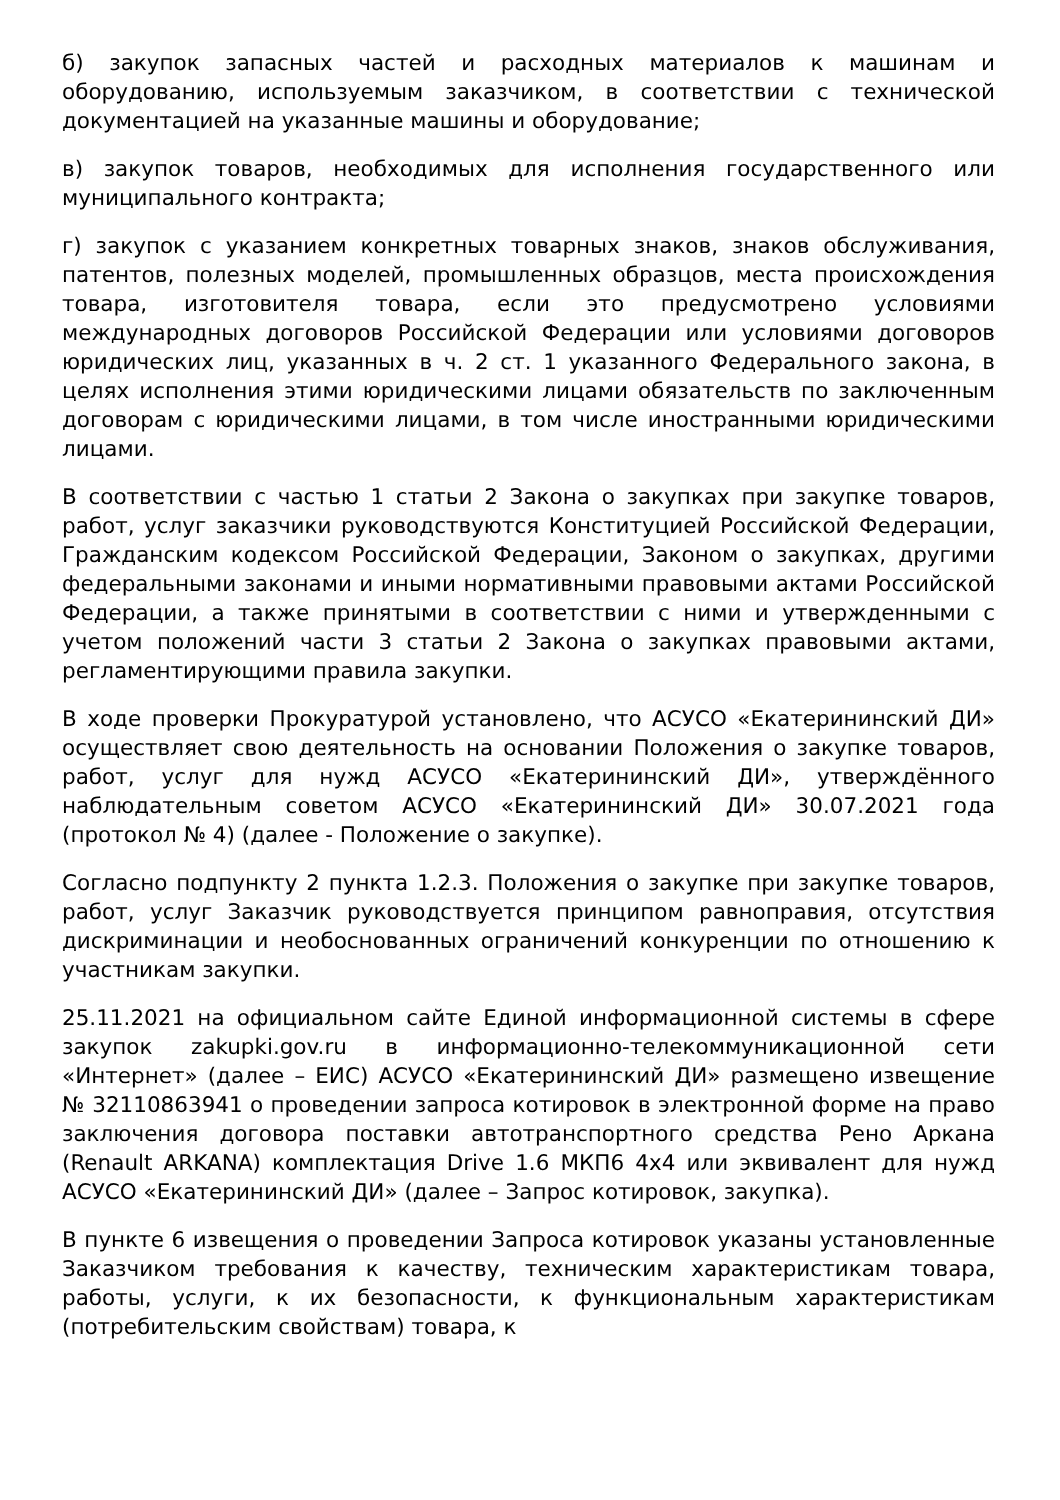б) закупок запасных частей и расходных материалов к машинам и оборудованию, используемым заказчиком, в соответствии с технической документацией на указанные машины и оборудование;
в) закупок товаров, необходимых для исполнения государственного или муниципального контракта;
г) закупок с указанием конкретных товарных знаков, знаков обслуживания, патентов, полезных моделей, промышленных образцов, места происхождения товара, изготовителя товара, если это предусмотрено условиями международных договоров Российской Федерации или условиями договоров юридических лиц, указанных в ч. 2 ст. 1 указанного Федерального закона, в целях исполнения этими юридическими лицами обязательств по заключенным договорам с юридическими лицами, в том числе иностранными юридическими лицами.
В соответствии с частью 1 статьи 2 Закона о закупках при закупке товаров, работ, услуг заказчики руководствуются Конституцией Российской Федерации, Гражданским кодексом Российской Федерации, Законом о закупках, другими федеральными законами и иными нормативными правовыми актами Российской Федерации, а также принятыми в соответствии с ними и утвержденными с учетом положений части 3 статьи 2 Закона о закупках правовыми актами, регламентирующими правила закупки.
В ходе проверки Прокуратурой установлено, что АСУСО «Екатерининский ДИ» осуществляет свою деятельность на основании Положения о закупке товаров, работ, услуг для нужд АСУСО «Екатерининский ДИ», утверждённого наблюдательным советом АСУСО «Екатерининский ДИ» 30.07.2021 года (протокол № 4) (далее - Положение о закупке).
Согласно подпункту 2 пункта 1.2.3. Положения о закупке при закупке товаров, работ, услуг Заказчик руководствуется принципом равноправия, отсутствия дискриминации и необоснованных ограничений конкуренции по отношению к участникам закупки.
25.11.2021 на официальном сайте Единой информационной системы в сфере закупок zakupki.gov.ru в информационно-телекоммуникационной сети «Интернет» (далее – ЕИС) АСУСО «Екатерининский ДИ» размещено извещение № 32110863941 о проведении запроса котировок в электронной форме на право заключения договора поставки автотранспортного средства Рено Аркана (Renault ARKANA) комплектация Drive 1.6 МКП6 4x4 или эквивалент для нужд АСУСО «Екатерининский ДИ» (далее – Запрос котировок, закупка).
В пункте 6 извещения о проведении Запроса котировок указаны установленные Заказчиком требования к качеству, техническим характеристикам товара, работы, услуги, к их безопасности, к функциональным характеристикам (потребительским свойствам) товара, к